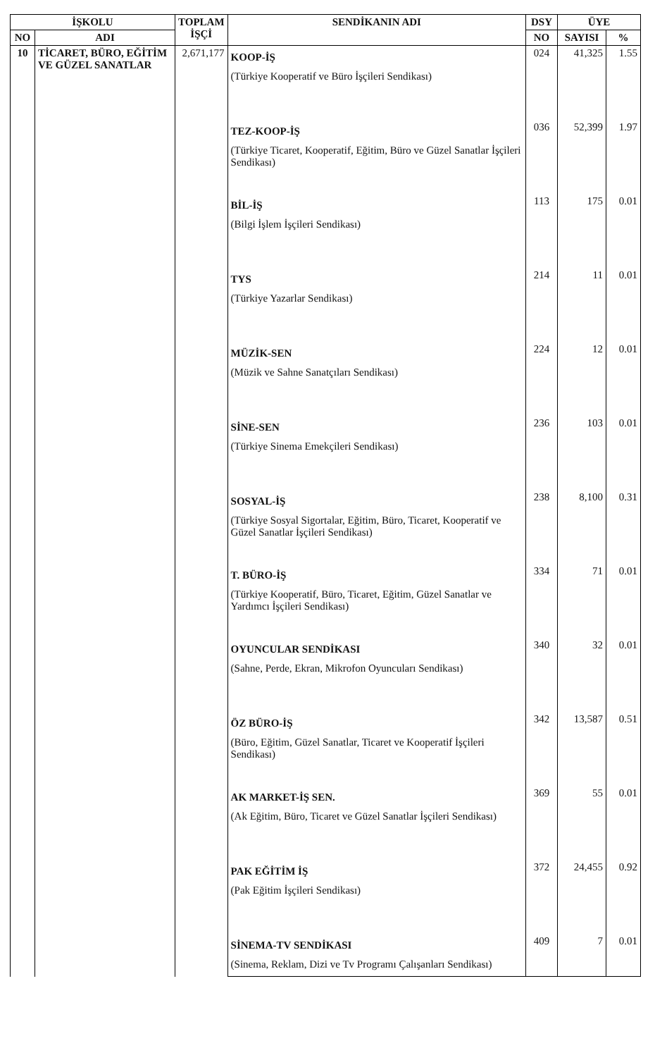| İŞKOLU | | TOPLAM İŞÇİ | SENDİKANIN ADI | DSY | ÜYE | |
| --- | --- | --- | --- | --- | --- | --- |
| NO | ADI | | | NO | SAYISI | % |
| 10 | TİCARET, BÜRO, EĞİTİM VE GÜZEL SANATLAR | 2,671,177 | KOOP-İŞ (Türkiye Kooperatif ve Büro İşçileri Sendikası) | 024 | 41,325 | 1.55 |
| | | | TEZ-KOOP-İŞ (Türkiye Ticaret, Kooperatif, Eğitim, Büro ve Güzel Sanatlar İşçileri Sendikası) | 036 | 52,399 | 1.97 |
| | | | BİL-İŞ (Bilgi İşlem İşçileri Sendikası) | 113 | 175 | 0.01 |
| | | | TYS (Türkiye Yazarlar Sendikası) | 214 | 11 | 0.01 |
| | | | MÜZİK-SEN (Müzik ve Sahne Sanatçıları Sendikası) | 224 | 12 | 0.01 |
| | | | SİNE-SEN (Türkiye Sinema Emekçileri Sendikası) | 236 | 103 | 0.01 |
| | | | SOSYAL-İŞ (Türkiye Sosyal Sigortalar, Eğitim, Büro, Ticaret, Kooperatif ve Güzel Sanatlar İşçileri Sendikası) | 238 | 8,100 | 0.31 |
| | | | T. BÜRO-İŞ (Türkiye Kooperatif, Büro, Ticaret, Eğitim, Güzel Sanatlar ve Yardımcı İşçileri Sendikası) | 334 | 71 | 0.01 |
| | | | OYUNCULAR SENDİKASI (Sahne, Perde, Ekran, Mikrofon Oyuncuları Sendikası) | 340 | 32 | 0.01 |
| | | | ÖZ BÜRO-İŞ (Büro, Eğitim, Güzel Sanatlar, Ticaret ve Kooperatif İşçileri Sendikası) | 342 | 13,587 | 0.51 |
| | | | AK MARKET-İŞ SEN. (Ak Eğitim, Büro, Ticaret ve Güzel Sanatlar İşçileri Sendikası) | 369 | 55 | 0.01 |
| | | | PAK EĞİTİM İŞ (Pak Eğitim İşçileri Sendikası) | 372 | 24,455 | 0.92 |
| | | | SİNEMA-TV SENDİKASI (Sinema, Reklam, Dizi ve Tv Programı Çalışanları Sendikası) | 409 | 7 | 0.01 |